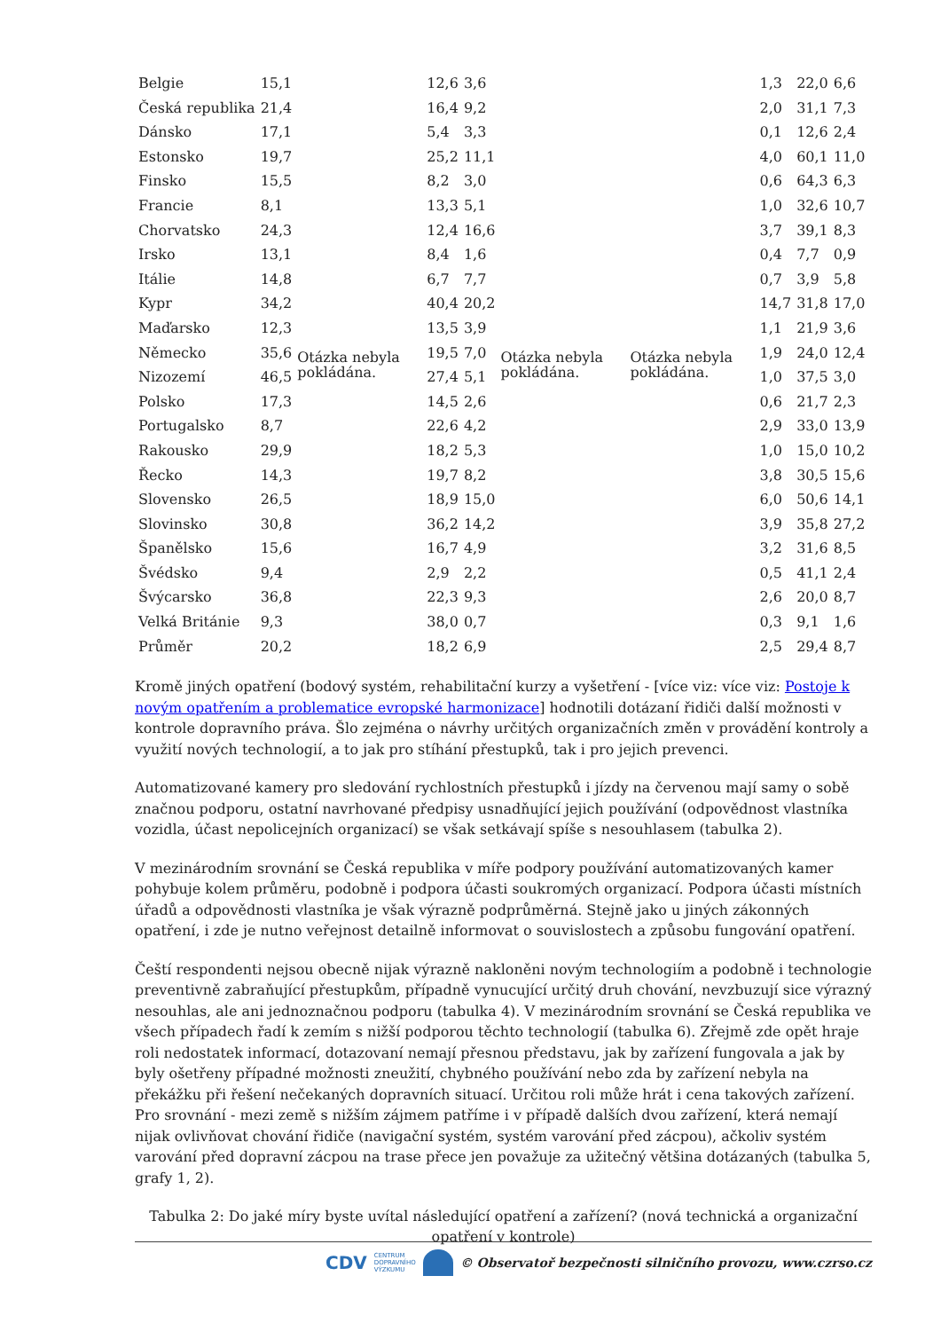| Belgie | 15,1 | Otázka nebyla pokládána. | 12,6 | 3,6 | Otázka nebyla pokládána. | Otázka nebyla pokládána. | 1,3 | 22,0 | 6,6 |
| Česká republika | 21,4 | | 16,4 | 9,2 | | | 2,0 | 31,1 | 7,3 |
| Dánsko | 17,1 | | 5,4 | 3,3 | | | 0,1 | 12,6 | 2,4 |
| Estonsko | 19,7 | | 25,2 | 11,1 | | | 4,0 | 60,1 | 11,0 |
| Finsko | 15,5 | | 8,2 | 3,0 | | | 0,6 | 64,3 | 6,3 |
| Francie | 8,1 | | 13,3 | 5,1 | | | 1,0 | 32,6 | 10,7 |
| Chorvatsko | 24,3 | | 12,4 | 16,6 | | | 3,7 | 39,1 | 8,3 |
| Irsko | 13,1 | | 8,4 | 1,6 | | | 0,4 | 7,7 | 0,9 |
| Itálie | 14,8 | | 6,7 | 7,7 | | | 0,7 | 3,9 | 5,8 |
| Kypr | 34,2 | | 40,4 | 20,2 | | | 14,7 | 31,8 | 17,0 |
| Maďarsko | 12,3 | | 13,5 | 3,9 | | | 1,1 | 21,9 | 3,6 |
| Německo | 35,6 | | 19,5 | 7,0 | | | 1,9 | 24,0 | 12,4 |
| Nizozemí | 46,5 | | 27,4 | 5,1 | | | 1,0 | 37,5 | 3,0 |
| Polsko | 17,3 | | 14,5 | 2,6 | | | 0,6 | 21,7 | 2,3 |
| Portugalsko | 8,7 | | 22,6 | 4,2 | | | 2,9 | 33,0 | 13,9 |
| Rakousko | 29,9 | | 18,2 | 5,3 | | | 1,0 | 15,0 | 10,2 |
| Řecko | 14,3 | | 19,7 | 8,2 | | | 3,8 | 30,5 | 15,6 |
| Slovensko | 26,5 | | 18,9 | 15,0 | | | 6,0 | 50,6 | 14,1 |
| Slovinsko | 30,8 | | 36,2 | 14,2 | | | 3,9 | 35,8 | 27,2 |
| Španělsko | 15,6 | | 16,7 | 4,9 | | | 3,2 | 31,6 | 8,5 |
| Švédsko | 9,4 | | 2,9 | 2,2 | | | 0,5 | 41,1 | 2,4 |
| Švýcarsko | 36,8 | | 22,3 | 9,3 | | | 2,6 | 20,0 | 8,7 |
| Velká Británie | 9,3 | | 38,0 | 0,7 | | | 0,3 | 9,1 | 1,6 |
| Průměr | 20,2 | | 18,2 | 6,9 | | | 2,5 | 29,4 | 8,7 |
Kromě jiných opatření (bodový systém, rehabilitační kurzy a vyšetření - [více viz: více viz: Postoje k novým opatřením a problematice evropské harmonizace] hodnotili dotázaní řidiči další možnosti v kontrole dopravního práva. Šlo zejména o návrhy určitých organizačních změn v provádění kontroly a využití nových technologií, a to jak pro stíhání přestupků, tak i pro jejich prevenci.
Automatizované kamery pro sledování rychlostních přestupků i jízdy na červenou mají samy o sobě značnou podporu, ostatní navrhované předpisy usnadňující jejich používání (odpovědnost vlastníka vozidla, účast nepolicejních organizací) se však setkávají spíše s nesouhlasem (tabulka 2).
V mezinárodním srovnání se Česká republika v míře podpory používání automatizovaných kamer pohybuje kolem průměru, podobně i podpora účasti soukromých organizací. Podpora účasti místních úřadů a odpovědnosti vlastníka je však výrazně podprůměrná. Stejně jako u jiných zákonných opatření, i zde je nutno veřejnost detailně informovat o souvislostech a způsobu fungování opatření.
Čeští respondenti nejsou obecně nijak výrazně nakloněni novým technologiím a podobně i technologie preventivně zabraňující přestupkům, případně vynucující určitý druh chování, nevzbuzují sice výrazný nesouhlas, ale ani jednoznačnou podporu (tabulka 4). V mezinárodním srovnání se Česká republika ve všech případech řadí k zemím s nižší podporou těchto technologií (tabulka 6). Zřejmě zde opět hraje roli nedostatek informací, dotazovaní nemají přesnou představu, jak by zařízení fungovala a jak by byly ošetřeny případné možnosti zneužití, chybného používání nebo zda by zařízení nebyla na překážku při řešení nečekaných dopravních situací. Určitou roli může hrát i cena takových zařízení. Pro srovnání - mezi země s nižším zájmem patříme i v případě dalších dvou zařízení, která nemají nijak ovlivňovat chování řidiče (navigační systém, systém varování před zácpou), ačkoliv systém varování před dopravní zácpou na trase přece jen považuje za užitečný většina dotázaných (tabulka 5, grafy 1, 2).
Tabulka 2: Do jaké míry byste uvítal následující opatření a zařízení? (nová technická a organizační opatření v kontrole)
CDV CENTRUM
DOPRAVNÍHO
VÝZKUMU © Observatoř bezpečnosti silničního provozu, www.czrso.cz